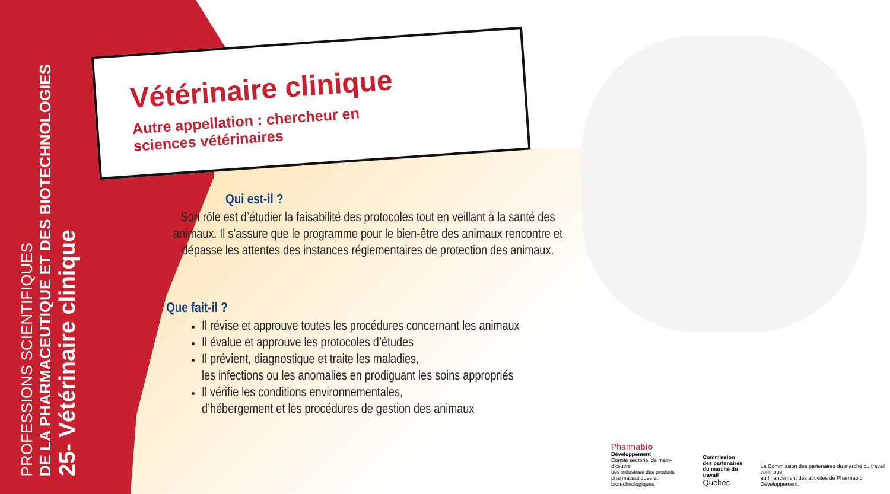PROFESSIONS SCIENTIFIQUES
DE LA PHARMACEUTIQUE ET DES BIOTECHNOLOGIES
25- Vétérinaire clinique
Vétérinaire clinique
Autre appellation : chercheur en sciences vétérinaires
Qui est-il ?
Son rôle est d’étudier la faisabilité des protocoles tout en veillant à la santé des animaux. Il s’assure que le programme pour le bien-être des animaux rencontre et dépasse les attentes des instances réglementaires de protection des animaux.
Que fait-il ?
Il révise et approuve toutes les procédures concernant les animaux
Il évalue et approuve les protocoles d’études
Il prévient, diagnostique et traite les maladies,
les infections ou les anomalies en prodiguant les soins appropriés
Il vérifie les conditions environnementales,
d’hébergement et les procédures de gestion des animaux
Pharmabio
Développement
Comité sectoriel de main-d’œuvre
des industries des produits
pharmaceutiques et biotechnologiques
Commission
des partenaires
du marché du travail
Québec
La Commission des partenaires du marché du travail contribue
au financement des activités de Pharmabio Développement.